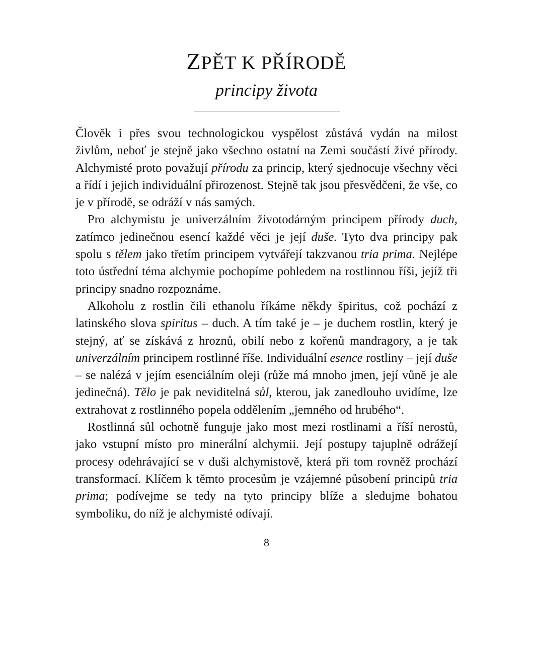ZPĚT K PŘÍRODĚ
principy života
Člověk i přes svou technologickou vyspělost zůstává vydán na milost živlům, neboť je stejně jako všechno ostatní na Zemi součástí živé přírody. Alchymisté proto považují přírodu za princip, který sjednocuje všechny věci a řídí i jejich individuální přirozenost. Stejně tak jsou přesvědčeni, že vše, co je v přírodě, se odráží v nás samých.
Pro alchymistu je univerzálním životodárným principem přírody duch, zatímco jedinečnou esencí každé věci je její duše. Tyto dva principy pak spolu s tělem jako třetím principem vytvářejí takzvanou tria prima. Nejlépe toto ústřední téma alchymie pochopíme pohledem na rostlinnou říši, jejíž tři principy snadno rozpoznáme.
Alkoholu z rostlin čili ethanolu říkáme někdy špiritus, což pochází z latinského slova spiritus – duch. A tím také je – je duchem rostlin, který je stejný, ať se získává z hroznů, obilí nebo z kořenů mandragory, a je tak univerzálním principem rostlinné říše. Individuální esence rostliny – její duše – se nalézá v jejím esenciálním oleji (růže má mnoho jmen, její vůně je ale jedinečná). Tělo je pak neviditelná sůl, kterou, jak zanedlouho uvidíme, lze extrahovat z rostlinného popela oddělením „jemného od hrubého“.
Rostlinná sůl ochotně funguje jako most mezi rostlinami a říší nerostů, jako vstupní místo pro minerální alchymii. Její postupy tajuplně odrážejí procesy odehrávající se v duši alchymistově, která při tom rovněž prochází transformací. Klíčem k těmto procesům je vzájemné působení principů tria prima; podívejme se tedy na tyto principy blíže a sledujme bohatou symboliku, do níž je alchymisté odívají.
8